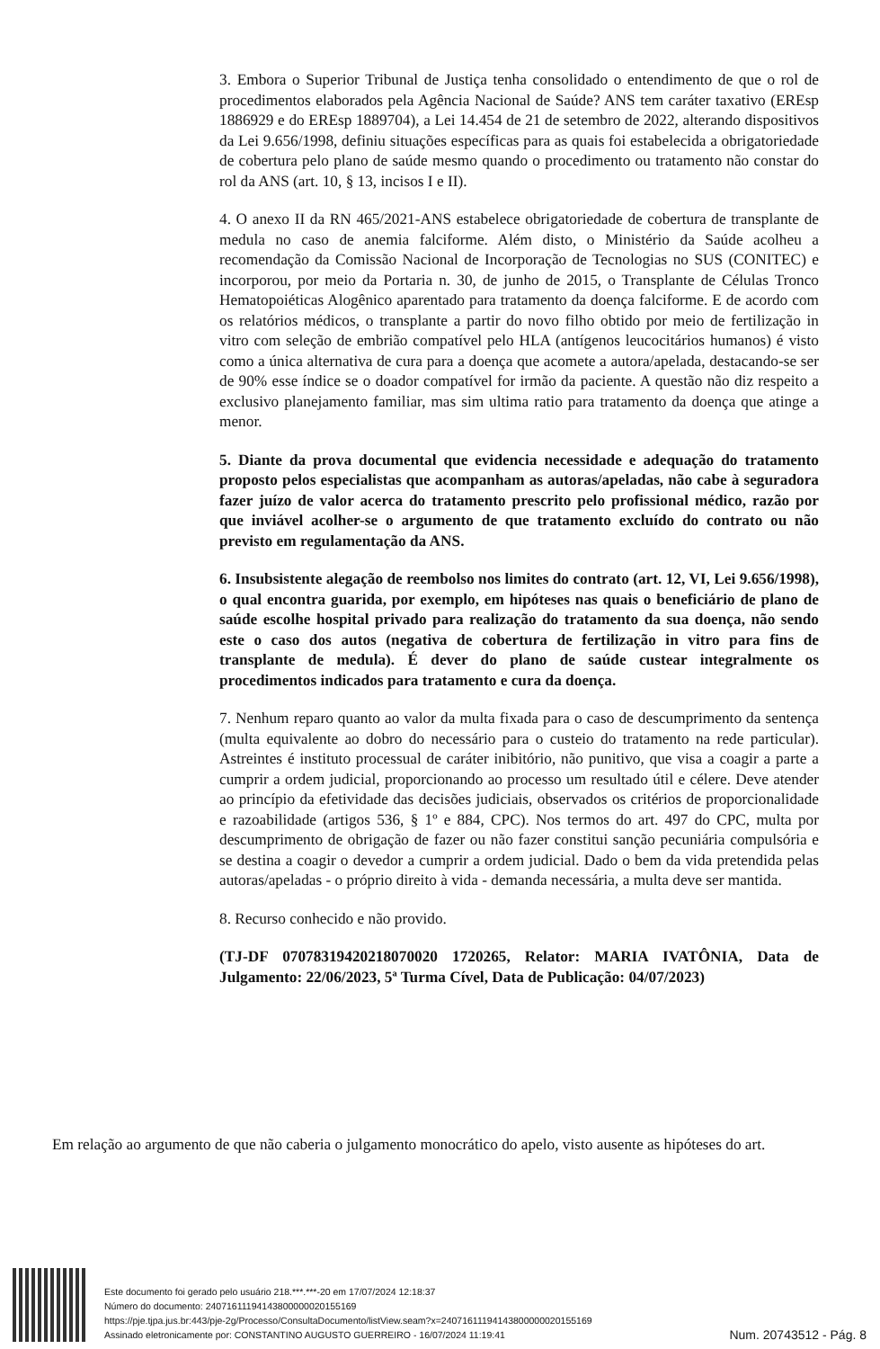3. Embora o Superior Tribunal de Justiça tenha consolidado o entendimento de que o rol de procedimentos elaborados pela Agência Nacional de Saúde? ANS tem caráter taxativo (EREsp 1886929 e do EREsp 1889704), a Lei 14.454 de 21 de setembro de 2022, alterando dispositivos da Lei 9.656/1998, definiu situações específicas para as quais foi estabelecida a obrigatoriedade de cobertura pelo plano de saúde mesmo quando o procedimento ou tratamento não constar do rol da ANS (art. 10, § 13, incisos I e II).
4. O anexo II da RN 465/2021-ANS estabelece obrigatoriedade de cobertura de transplante de medula no caso de anemia falciforme. Além disto, o Ministério da Saúde acolheu a recomendação da Comissão Nacional de Incorporação de Tecnologias no SUS (CONITEC) e incorporou, por meio da Portaria n. 30, de junho de 2015, o Transplante de Células Tronco Hematopoiéticas Alogênico aparentado para tratamento da doença falciforme. E de acordo com os relatórios médicos, o transplante a partir do novo filho obtido por meio de fertilização in vitro com seleção de embrião compatível pelo HLA (antígenos leucocitários humanos) é visto como a única alternativa de cura para a doença que acomete a autora/apelada, destacando-se ser de 90% esse índice se o doador compatível for irmão da paciente. A questão não diz respeito a exclusivo planejamento familiar, mas sim ultima ratio para tratamento da doença que atinge a menor.
5. Diante da prova documental que evidencia necessidade e adequação do tratamento proposto pelos especialistas que acompanham as autoras/apeladas, não cabe à seguradora fazer juízo de valor acerca do tratamento prescrito pelo profissional médico, razão por que inviável acolher-se o argumento de que tratamento excluído do contrato ou não previsto em regulamentação da ANS.
6. Insubsistente alegação de reembolso nos limites do contrato (art. 12, VI, Lei 9.656/1998), o qual encontra guarida, por exemplo, em hipóteses nas quais o beneficiário de plano de saúde escolhe hospital privado para realização do tratamento da sua doença, não sendo este o caso dos autos (negativa de cobertura de fertilização in vitro para fins de transplante de medula). É dever do plano de saúde custear integralmente os procedimentos indicados para tratamento e cura da doença.
7. Nenhum reparo quanto ao valor da multa fixada para o caso de descumprimento da sentença (multa equivalente ao dobro do necessário para o custeio do tratamento na rede particular). Astreintes é instituto processual de caráter inibitório, não punitivo, que visa a coagir a parte a cumprir a ordem judicial, proporcionando ao processo um resultado útil e célere. Deve atender ao princípio da efetividade das decisões judiciais, observados os critérios de proporcionalidade e razoabilidade (artigos 536, § 1º e 884, CPC). Nos termos do art. 497 do CPC, multa por descumprimento de obrigação de fazer ou não fazer constitui sanção pecuniária compulsória e se destina a coagir o devedor a cumprir a ordem judicial. Dado o bem da vida pretendida pelas autoras/apeladas - o próprio direito à vida - demanda necessária, a multa deve ser mantida.
8. Recurso conhecido e não provido.
(TJ-DF 07078319420218070020 1720265, Relator: MARIA IVATÔNIA, Data de Julgamento: 22/06/2023, 5ª Turma Cível, Data de Publicação: 04/07/2023)
Em relação ao argumento de que não caberia o julgamento monocrático do apelo, visto ausente as hipóteses do art.
Este documento foi gerado pelo usuário 218.***.***-20 em 17/07/2024 12:18:37
Número do documento: 24071611194143800000020155169
https://pje.tjpa.jus.br:443/pje-2g/Processo/ConsultaDocumento/listView.seam?x=24071611194143800000020155169
Assinado eletronicamente por: CONSTANTINO AUGUSTO GUERREIRO - 16/07/2024 11:19:41
Num. 20743512 - Pág. 8